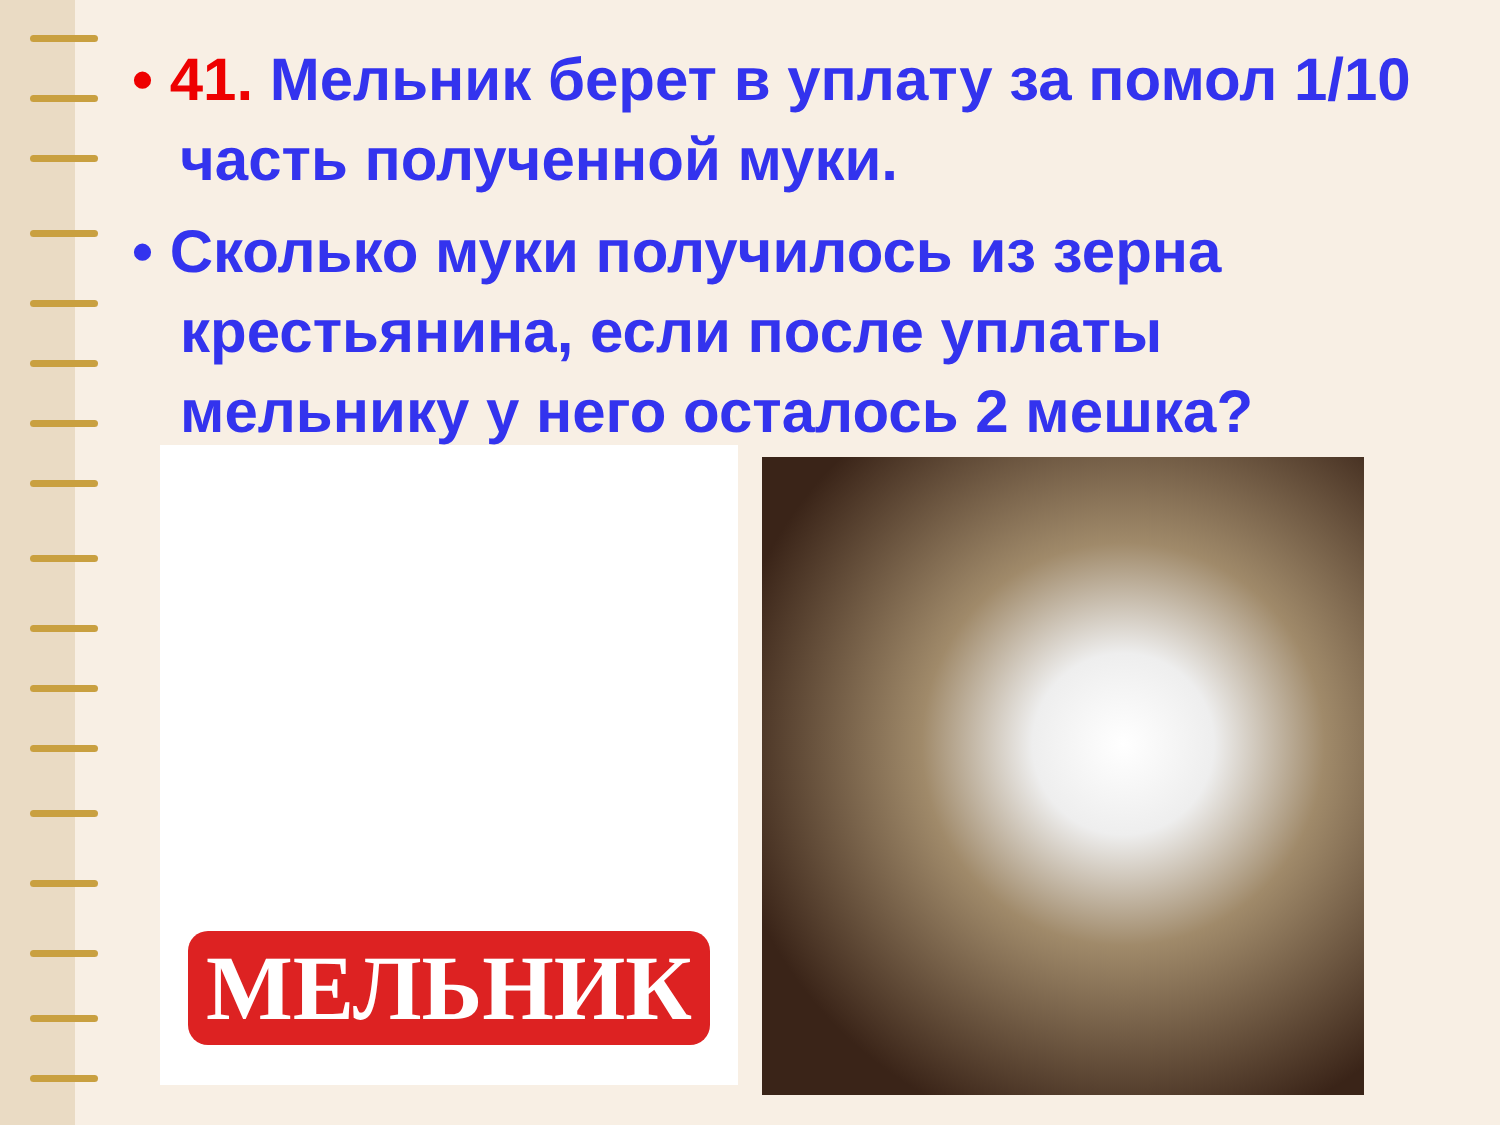• 41. Мельник берет в уплату за помол 1/10 часть полученной муки.
• Сколько муки получилось из зерна крестьянина, если после уплаты мельнику у него осталось 2 мешка?
МЕЛЬНИК